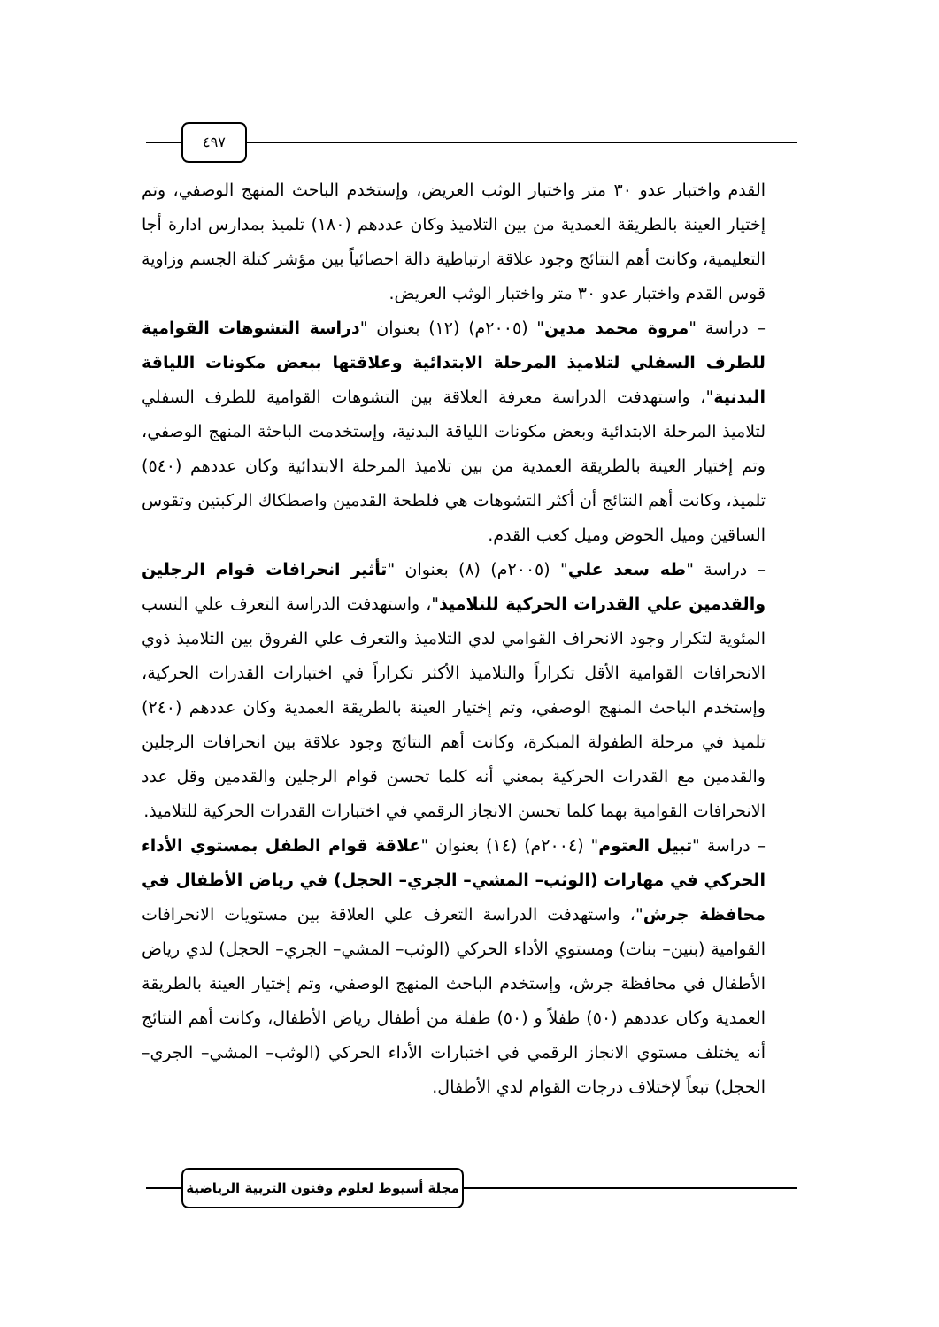٤٩٧
القدم واختبار عدو ٣٠ متر واختبار الوثب العريض، وإستخدم الباحث المنهج الوصفي، وتم إختيار العينة بالطريقة العمدية من بين التلاميذ وكان عددهم (١٨٠) تلميذ بمدارس ادارة أجا التعليمية، وكانت أهم النتائج وجود علاقة ارتباطية دالة احصائياً بين مؤشر كتلة الجسم وزاوية قوس القدم واختبار عدو ٣٠ متر واختبار الوثب العريض.
– دراسة "مروة محمد مدين" (٢٠٠٥م) (١٢) بعنوان "دراسة التشوهات القوامية للطرف السفلي لتلاميذ المرحلة الابتدائية وعلاقتها ببعض مكونات اللياقة البدنية"، واستهدفت الدراسة معرفة العلاقة بين التشوهات القوامية للطرف السفلي لتلاميذ المرحلة الابتدائية وبعض مكونات اللياقة البدنية، وإستخدمت الباحثة المنهج الوصفي، وتم إختيار العينة بالطريقة العمدية من بين تلاميذ المرحلة الابتدائية وكان عددهم (٥٤٠) تلميذ، وكانت أهم النتائج أن أكثر التشوهات هي فلطحة القدمين واصطكاك الركبتين وتقوس الساقين وميل الحوض وميل كعب القدم.
– دراسة "طه سعد علي" (٢٠٠٥م) (٨) بعنوان "تأثير انحرافات قوام الرجلين والقدمين علي القدرات الحركية للتلاميذ"، واستهدفت الدراسة التعرف علي النسب المئوية لتكرار وجود الانحراف القوامي لدي التلاميذ والتعرف علي الفروق بين التلاميذ ذوي الانحرافات القوامية الأقل تكراراً والتلاميذ الأكثر تكراراً في اختبارات القدرات الحركية، وإستخدم الباحث المنهج الوصفي، وتم إختيار العينة بالطريقة العمدية وكان عددهم (٢٤٠) تلميذ في مرحلة الطفولة المبكرة، وكانت أهم النتائج وجود علاقة بين انحرافات الرجلين والقدمين مع القدرات الحركية بمعني أنه كلما تحسن قوام الرجلين والقدمين وقل عدد الانحرافات القوامية بهما كلما تحسن الانجاز الرقمي في اختبارات القدرات الحركية للتلاميذ.
– دراسة "تبيل العتوم" (٢٠٠٤م) (١٤) بعنوان "علاقة قوام الطفل بمستوي الأداء الحركي في مهارات (الوثب– المشي– الجري– الحجل) في رياض الأطفال في محافظة جرش"، واستهدفت الدراسة التعرف علي العلاقة بين مستويات الانحرافات القوامية (بنين– بنات) ومستوي الأداء الحركي (الوثب– المشي– الجري– الحجل) لدي رياض الأطفال في محافظة جرش، وإستخدم الباحث المنهج الوصفي، وتم إختيار العينة بالطريقة العمدية وكان عددهم (٥٠) طفلاً و (٥٠) طفلة من أطفال رياض الأطفال، وكانت أهم النتائج أنه يختلف مستوي الانجاز الرقمي في اختبارات الأداء الحركي (الوثب– المشي– الجري– الحجل) تبعاً لإختلاف درجات القوام لدي الأطفال.
مجلة أسيوط لعلوم وفنون التربية الرياضية